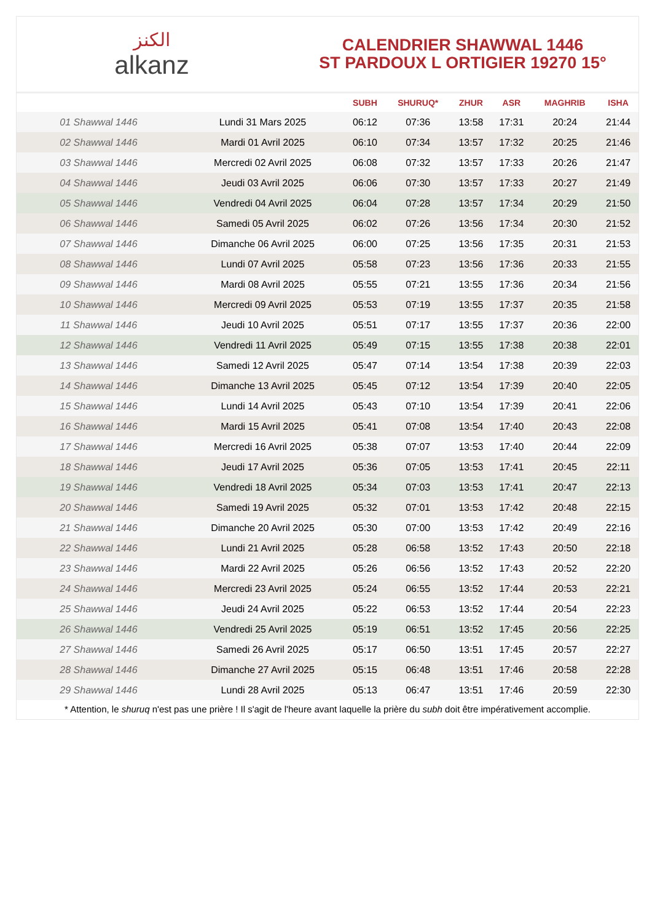الكنز
alkanz
CALENDRIER SHAWWAL 1446
ST PARDOUX L ORTIGIER 19270 15°
| | | SUBH | SHURUQ* | ZHUR | ASR | MAGHRIB | ISHA |
| --- | --- | --- | --- | --- | --- | --- | --- |
| 01 Shawwal 1446 | Lundi 31 Mars 2025 | 06:12 | 07:36 | 13:58 | 17:31 | 20:24 | 21:44 |
| 02 Shawwal 1446 | Mardi 01 Avril 2025 | 06:10 | 07:34 | 13:57 | 17:32 | 20:25 | 21:46 |
| 03 Shawwal 1446 | Mercredi 02 Avril 2025 | 06:08 | 07:32 | 13:57 | 17:33 | 20:26 | 21:47 |
| 04 Shawwal 1446 | Jeudi 03 Avril 2025 | 06:06 | 07:30 | 13:57 | 17:33 | 20:27 | 21:49 |
| 05 Shawwal 1446 | Vendredi 04 Avril 2025 | 06:04 | 07:28 | 13:57 | 17:34 | 20:29 | 21:50 |
| 06 Shawwal 1446 | Samedi 05 Avril 2025 | 06:02 | 07:26 | 13:56 | 17:34 | 20:30 | 21:52 |
| 07 Shawwal 1446 | Dimanche 06 Avril 2025 | 06:00 | 07:25 | 13:56 | 17:35 | 20:31 | 21:53 |
| 08 Shawwal 1446 | Lundi 07 Avril 2025 | 05:58 | 07:23 | 13:56 | 17:36 | 20:33 | 21:55 |
| 09 Shawwal 1446 | Mardi 08 Avril 2025 | 05:55 | 07:21 | 13:55 | 17:36 | 20:34 | 21:56 |
| 10 Shawwal 1446 | Mercredi 09 Avril 2025 | 05:53 | 07:19 | 13:55 | 17:37 | 20:35 | 21:58 |
| 11 Shawwal 1446 | Jeudi 10 Avril 2025 | 05:51 | 07:17 | 13:55 | 17:37 | 20:36 | 22:00 |
| 12 Shawwal 1446 | Vendredi 11 Avril 2025 | 05:49 | 07:15 | 13:55 | 17:38 | 20:38 | 22:01 |
| 13 Shawwal 1446 | Samedi 12 Avril 2025 | 05:47 | 07:14 | 13:54 | 17:38 | 20:39 | 22:03 |
| 14 Shawwal 1446 | Dimanche 13 Avril 2025 | 05:45 | 07:12 | 13:54 | 17:39 | 20:40 | 22:05 |
| 15 Shawwal 1446 | Lundi 14 Avril 2025 | 05:43 | 07:10 | 13:54 | 17:39 | 20:41 | 22:06 |
| 16 Shawwal 1446 | Mardi 15 Avril 2025 | 05:41 | 07:08 | 13:54 | 17:40 | 20:43 | 22:08 |
| 17 Shawwal 1446 | Mercredi 16 Avril 2025 | 05:38 | 07:07 | 13:53 | 17:40 | 20:44 | 22:09 |
| 18 Shawwal 1446 | Jeudi 17 Avril 2025 | 05:36 | 07:05 | 13:53 | 17:41 | 20:45 | 22:11 |
| 19 Shawwal 1446 | Vendredi 18 Avril 2025 | 05:34 | 07:03 | 13:53 | 17:41 | 20:47 | 22:13 |
| 20 Shawwal 1446 | Samedi 19 Avril 2025 | 05:32 | 07:01 | 13:53 | 17:42 | 20:48 | 22:15 |
| 21 Shawwal 1446 | Dimanche 20 Avril 2025 | 05:30 | 07:00 | 13:53 | 17:42 | 20:49 | 22:16 |
| 22 Shawwal 1446 | Lundi 21 Avril 2025 | 05:28 | 06:58 | 13:52 | 17:43 | 20:50 | 22:18 |
| 23 Shawwal 1446 | Mardi 22 Avril 2025 | 05:26 | 06:56 | 13:52 | 17:43 | 20:52 | 22:20 |
| 24 Shawwal 1446 | Mercredi 23 Avril 2025 | 05:24 | 06:55 | 13:52 | 17:44 | 20:53 | 22:21 |
| 25 Shawwal 1446 | Jeudi 24 Avril 2025 | 05:22 | 06:53 | 13:52 | 17:44 | 20:54 | 22:23 |
| 26 Shawwal 1446 | Vendredi 25 Avril 2025 | 05:19 | 06:51 | 13:52 | 17:45 | 20:56 | 22:25 |
| 27 Shawwal 1446 | Samedi 26 Avril 2025 | 05:17 | 06:50 | 13:51 | 17:45 | 20:57 | 22:27 |
| 28 Shawwal 1446 | Dimanche 27 Avril 2025 | 05:15 | 06:48 | 13:51 | 17:46 | 20:58 | 22:28 |
| 29 Shawwal 1446 | Lundi 28 Avril 2025 | 05:13 | 06:47 | 13:51 | 17:46 | 20:59 | 22:30 |
* Attention, le shuruq n'est pas une prière ! Il s'agit de l'heure avant laquelle la prière du subh doit être impérativement accomplie.